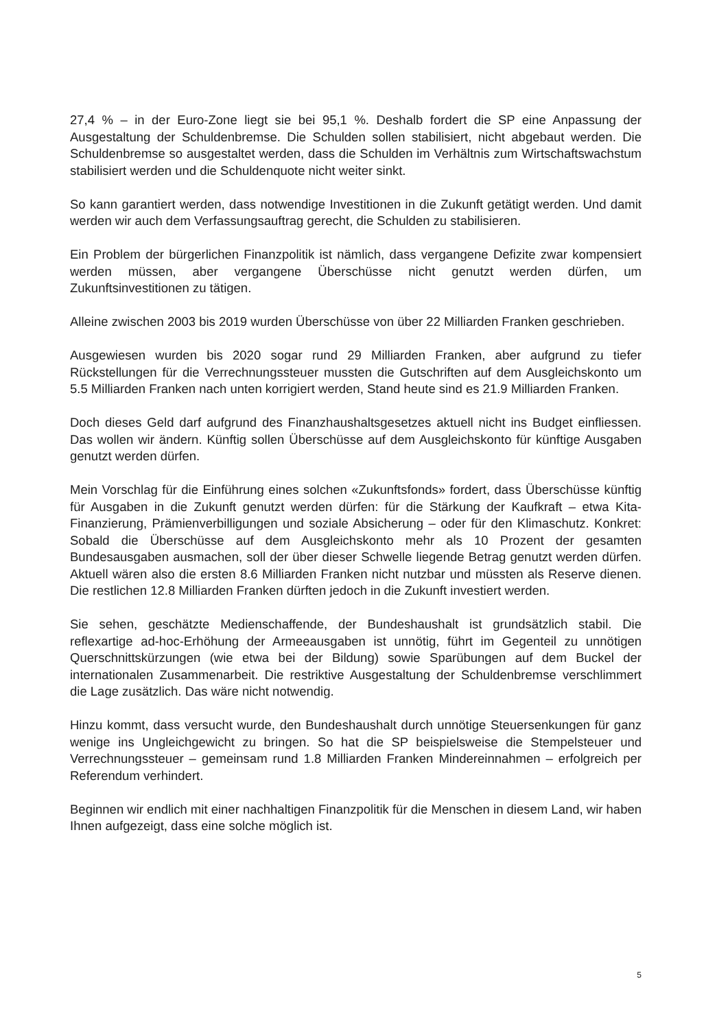27,4 % – in der Euro-Zone liegt sie bei 95,1 %. Deshalb fordert die SP eine Anpassung der Ausgestaltung der Schuldenbremse. Die Schulden sollen stabilisiert, nicht abgebaut werden. Die Schuldenbremse so ausgestaltet werden, dass die Schulden im Verhältnis zum Wirtschaftswachstum stabilisiert werden und die Schuldenquote nicht weiter sinkt.
So kann garantiert werden, dass notwendige Investitionen in die Zukunft getätigt werden. Und damit werden wir auch dem Verfassungsauftrag gerecht, die Schulden zu stabilisieren.
Ein Problem der bürgerlichen Finanzpolitik ist nämlich, dass vergangene Defizite zwar kompensiert werden müssen, aber vergangene Überschüsse nicht genutzt werden dürfen, um Zukunftsinvestitionen zu tätigen.
Alleine zwischen 2003 bis 2019 wurden Überschüsse von über 22 Milliarden Franken geschrieben.
Ausgewiesen wurden bis 2020 sogar rund 29 Milliarden Franken, aber aufgrund zu tiefer Rückstellungen für die Verrechnungssteuer mussten die Gutschriften auf dem Ausgleichskonto um 5.5 Milliarden Franken nach unten korrigiert werden, Stand heute sind es 21.9 Milliarden Franken.
Doch dieses Geld darf aufgrund des Finanzhaushaltsgesetzes aktuell nicht ins Budget einfliessen. Das wollen wir ändern. Künftig sollen Überschüsse auf dem Ausgleichskonto für künftige Ausgaben genutzt werden dürfen.
Mein Vorschlag für die Einführung eines solchen «Zukunftsfonds» fordert, dass Überschüsse künftig für Ausgaben in die Zukunft genutzt werden dürfen: für die Stärkung der Kaufkraft – etwa Kita-Finanzierung, Prämienverbilligungen und soziale Absicherung – oder für den Klimaschutz. Konkret: Sobald die Überschüsse auf dem Ausgleichskonto mehr als 10 Prozent der gesamten Bundesausgaben ausmachen, soll der über dieser Schwelle liegende Betrag genutzt werden dürfen. Aktuell wären also die ersten 8.6 Milliarden Franken nicht nutzbar und müssten als Reserve dienen. Die restlichen 12.8 Milliarden Franken dürften jedoch in die Zukunft investiert werden.
Sie sehen, geschätzte Medienschaffende, der Bundeshaushalt ist grundsätzlich stabil. Die reflexartige ad-hoc-Erhöhung der Armeeausgaben ist unnötig, führt im Gegenteil zu unnötigen Querschnittskürzungen (wie etwa bei der Bildung) sowie Sparübungen auf dem Buckel der internationalen Zusammenarbeit. Die restriktive Ausgestaltung der Schuldenbremse verschlimmert die Lage zusätzlich. Das wäre nicht notwendig.
Hinzu kommt, dass versucht wurde, den Bundeshaushalt durch unnötige Steuersenkungen für ganz wenige ins Ungleichgewicht zu bringen. So hat die SP beispielsweise die Stempelsteuer und Verrechnungssteuer – gemeinsam rund 1.8 Milliarden Franken Mindereinnahmen – erfolgreich per Referendum verhindert.
Beginnen wir endlich mit einer nachhaltigen Finanzpolitik für die Menschen in diesem Land, wir haben Ihnen aufgezeigt, dass eine solche möglich ist.
5